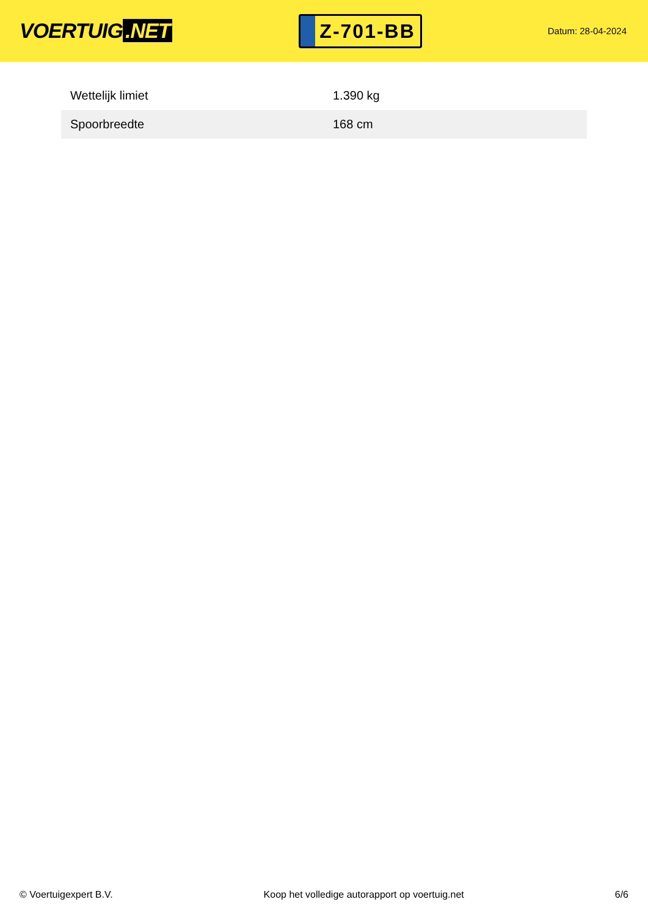VOERTUIG.NET
Z-701-BB
Datum: 28-04-2024
| Wettelijk limiet | 1.390 kg |
| Spoorbreedte | 168 cm |
© Voertuigexpert B.V. Koop het volledige autorapport op voertuig.net 6/6